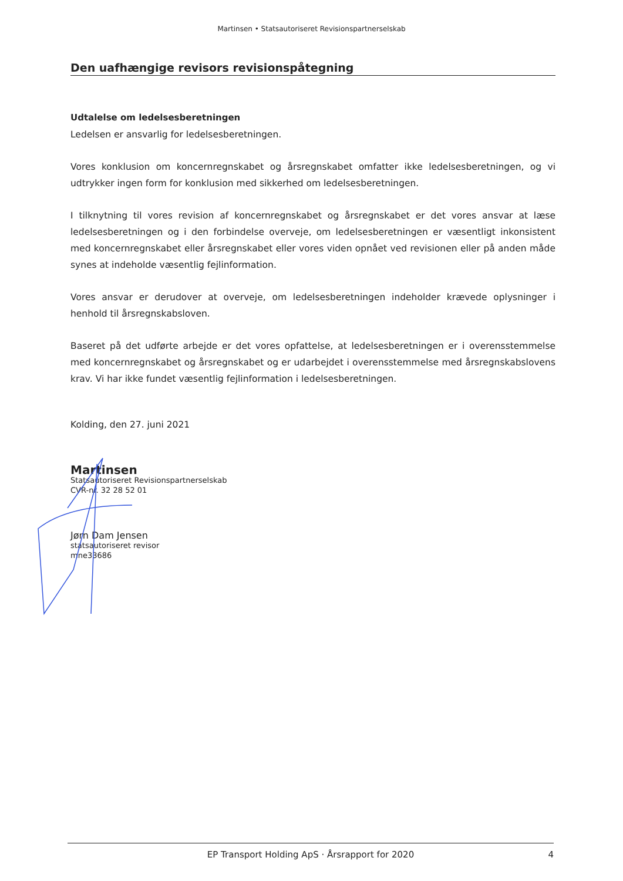Martinsen • Statsautoriseret Revisionspartnerselskab
Den uafhængige revisors revisionspåtegning
Udtalelse om ledelsesberetningen
Ledelsen er ansvarlig for ledelsesberetningen.
Vores konklusion om koncernregnskabet og årsregnskabet omfatter ikke ledelsesberetningen, og vi udtrykker ingen form for konklusion med sikkerhed om ledelsesberetningen.
I tilknytning til vores revision af koncernregnskabet og årsregnskabet er det vores ansvar at læse ledelsesberetningen og i den forbindelse overveje, om ledelsesberetningen er væsentligt inkonsistent med koncernregnskabet eller årsregnskabet eller vores viden opnået ved revisionen eller på anden måde synes at indeholde væsentlig fejlinformation.
Vores ansvar er derudover at overveje, om ledelsesberetningen indeholder krævede oplysninger i henhold til årsregnskabsloven.
Baseret på det udførte arbejde er det vores opfattelse, at ledelsesberetningen er i overensstemmelse med koncernregnskabet og årsregnskabet og er udarbejdet i overensstemmelse med årsregnskabslovens krav. Vi har ikke fundet væsentlig fejlinformation i ledelsesberetningen.
Kolding, den 27. juni 2021
Martinsen
Statsautoriseret Revisionspartnerselskab
CVR-nr. 32 28 52 01
Jørn Dam Jensen
statsautoriseret revisor
mne33686
EP Transport Holding ApS · Årsrapport for 2020 4